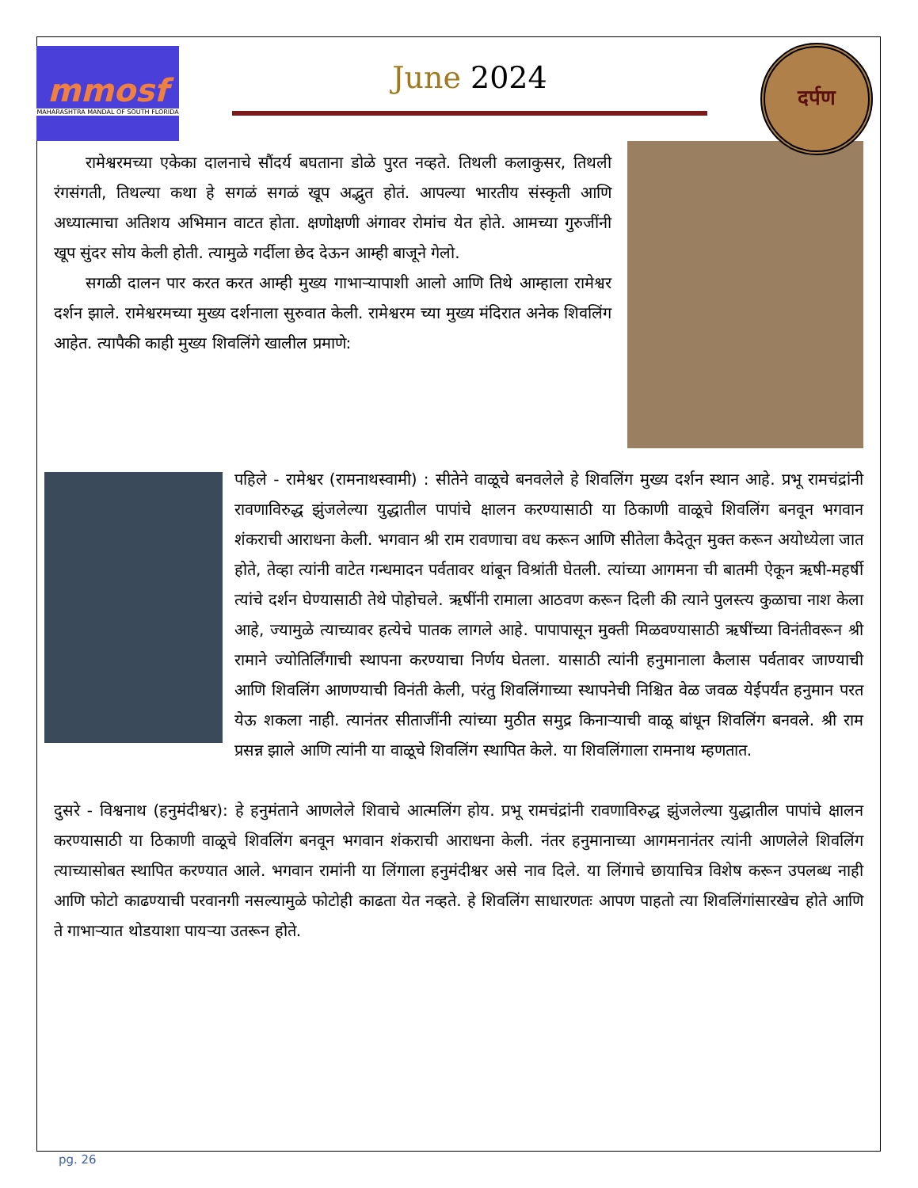mmosf
MAHARASHTRA MANDAL OF SOUTH FLORIDA
June 2024
दर्पण
  रामेश्वरमच्या एकेका दालनाचे सौंदर्य बघताना डोळे पुरत नव्हते. तिथली कलाकुसर, तिथली रंगसंगती, तिथल्या कथा हे सगळं सगळं खूप अद्भुत होतं. आपल्या भारतीय संस्कृती आणि अध्यात्माचा अतिशय अभिमान वाटत होता. क्षणोक्षणी अंगावर रोमांच येत होते. आमच्या गुरुजींनी खूप सुंदर सोय केली होती. त्यामुळे गर्दीला छेद देऊन आम्ही बाजूने गेलो.
  सगळी दालन पार करत करत आम्ही मुख्य गाभाऱ्यापाशी आलो आणि तिथे आम्हाला रामेश्वर दर्शन झाले. रामेश्वरमच्या मुख्य दर्शनाला सुरुवात केली. रामेश्वरम च्या मुख्य मंदिरात अनेक शिवलिंग आहेत. त्यापैकी काही मुख्य शिवलिंगे खालील प्रमाणे:
पहिले - रामेश्वर (रामनाथस्वामी) : सीतेने वाळूचे बनवलेले हे शिवलिंग मुख्य दर्शन स्थान आहे. प्रभू रामचंद्रांनी रावणाविरुद्ध झुंजलेल्या युद्धातील पापांचे क्षालन करण्यासाठी या ठिकाणी वाळूचे शिवलिंग बनवून भगवान शंकराची आराधना केली. भगवान श्री राम रावणाचा वध करून आणि सीतेला कैदेतून मुक्त करून अयोध्येला जात होते, तेव्हा त्यांनी वाटेत गन्धमादन पर्वतावर थांबून विश्रांती घेतली. त्यांच्या आगमना ची बातमी ऐकून ऋषी-महर्षी त्यांचे दर्शन घेण्यासाठी तेथे पोहोचले. ऋषींनी रामाला आठवण करून दिली की त्याने पुलस्त्य कुळाचा नाश केला आहे, ज्यामुळे त्याच्यावर हत्येचे पातक लागले आहे. पापापासून मुक्ती मिळवण्यासाठी ऋषींच्या विनंतीवरून श्री रामाने ज्योतिर्लिंगाची स्थापना करण्याचा निर्णय घेतला. यासाठी त्यांनी हनुमानाला कैलास पर्वतावर जाण्याची आणि शिवलिंग आणण्याची विनंती केली, परंतु शिवलिंगाच्या स्थापनेची निश्चित वेळ जवळ येईपर्यंत हनुमान परत येऊ शकला नाही. त्यानंतर सीताजींनी त्यांच्या मुठीत समुद्र किनाऱ्याची वाळू बांधून शिवलिंग बनवले. श्री राम प्रसन्न झाले आणि त्यांनी या वाळूचे शिवलिंग स्थापित केले. या शिवलिंगाला रामनाथ म्हणतात.
दुसरे - विश्वनाथ (हनुमंदीश्वर): हे हनुमंताने आणलेले शिवाचे आत्मलिंग होय. प्रभू रामचंद्रांनी रावणाविरुद्ध झुंजलेल्या युद्धातील पापांचे क्षालन करण्यासाठी या ठिकाणी वाळूचे शिवलिंग बनवून भगवान शंकराची आराधना केली. नंतर हनुमानाच्या आगमनानंतर त्यांनी आणलेले शिवलिंग त्याच्यासोबत स्थापित करण्यात आले. भगवान रामांनी या लिंगाला हनुमंदीश्वर असे नाव दिले. या लिंगाचे छायाचित्र विशेष करून उपलब्ध नाही आणि फोटो काढण्याची परवानगी नसल्यामुळे फोटोही काढता येत नव्हते. हे शिवलिंग साधारणतः आपण पाहतो त्या शिवलिंगांसारखेच होते आणि ते गाभाऱ्यात थोडयाशा पायऱ्या उतरून होते.
pg. 26